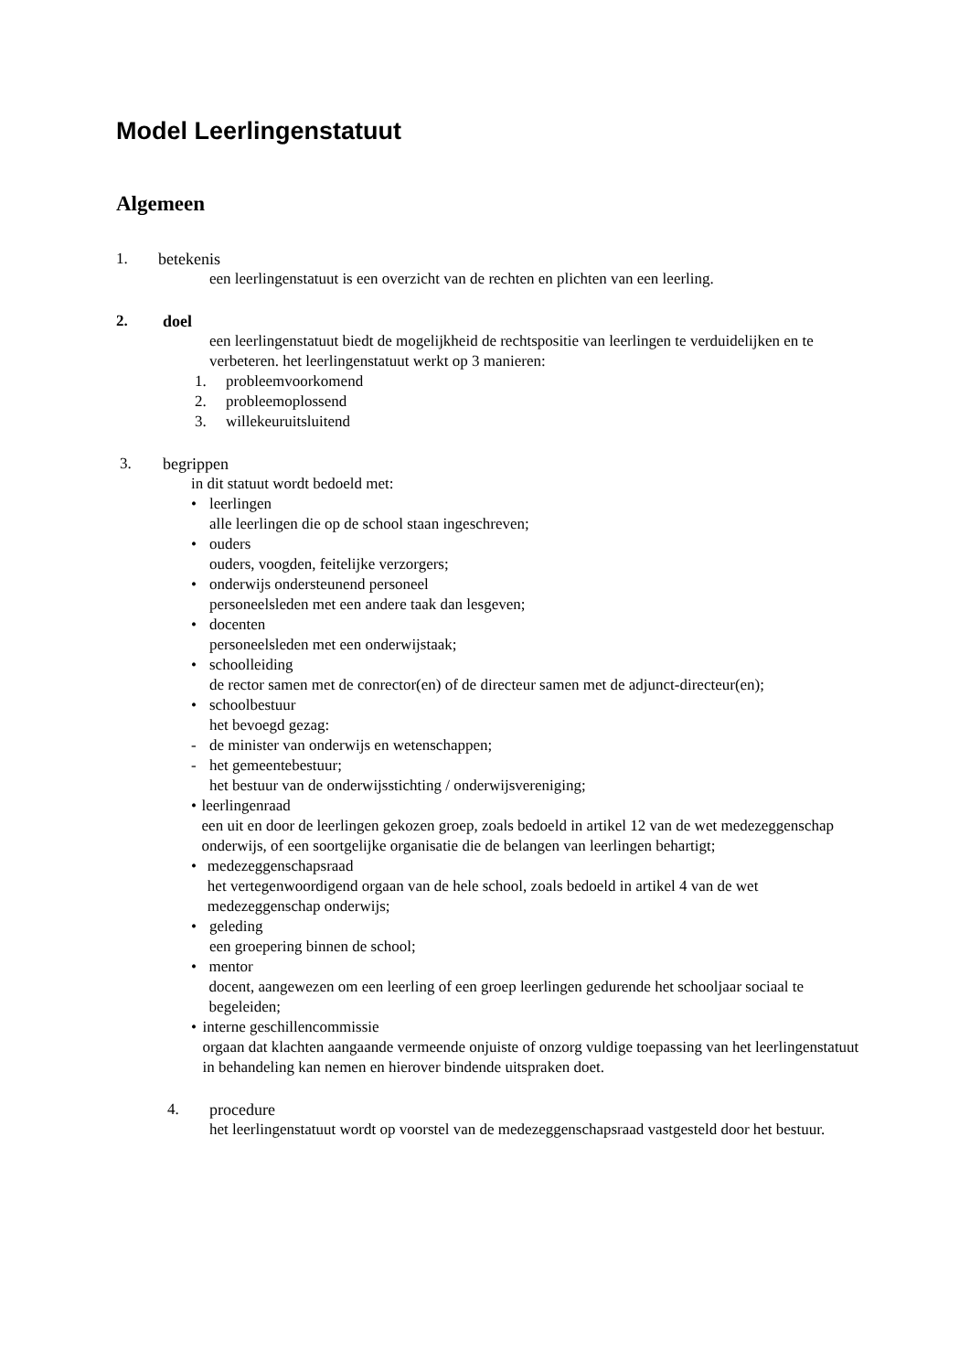Model Leerlingenstatuut
Algemeen
1. betekenis
een leerlingenstatuut is een overzicht van de rechten en plichten van een leerling.
2. doel
een leerlingenstatuut biedt de mogelijkheid de rechtspositie van leerlingen te verduidelijken en te verbeteren. het leerlingenstatuut werkt op 3 manieren:
1. probleemvoorkomend
2. probleemoplossend
3. willekeuruitsluitend
3. begrippen
in dit statuut wordt bedoeld met:
• leerlingen
alle leerlingen die op de school staan ingeschreven;
• ouders
ouders, voogden, feitelijke verzorgers;
• onderwijs ondersteunend personeel
personeelsleden met een andere taak dan lesgeven;
• docenten
personeelsleden met een onderwijstaak;
• schoolleiding
de rector samen met de conrector(en) of de directeur samen met de adjunct-directeur(en);
• schoolbestuur
het bevoegd gezag:
- de minister van onderwijs en wetenschappen;
- het gemeentebestuur;
het bestuur van de onderwijsstichting / onderwijsvereniging;
• leerlingenraad
een uit en door de leerlingen gekozen groep, zoals bedoeld in artikel 12 van de wet medezeggenschap onderwijs, of een soortgelijke organisatie die de belangen van leerlingen behartigt;
• medezeggenschapsraad
het vertegenwoordigend orgaan van de hele school, zoals bedoeld in artikel 4 van de wet medezeggenschap onderwijs;
• geleding
een groepering binnen de school;
• mentor
docent, aangewezen om een leerling of een groep leerlingen gedurende het schooljaar sociaal te begeleiden;
• interne geschillencommissie
orgaan dat klachten aangaande vermeende onjuiste of onzorg vuldige toepassing van het leerlingenstatuut in behandeling kan nemen en hierover bindende uitspraken doet.
4. procedure
het leerlingenstatuut wordt op voorstel van de medezeggenschapsraad vastgesteld door het bestuur.